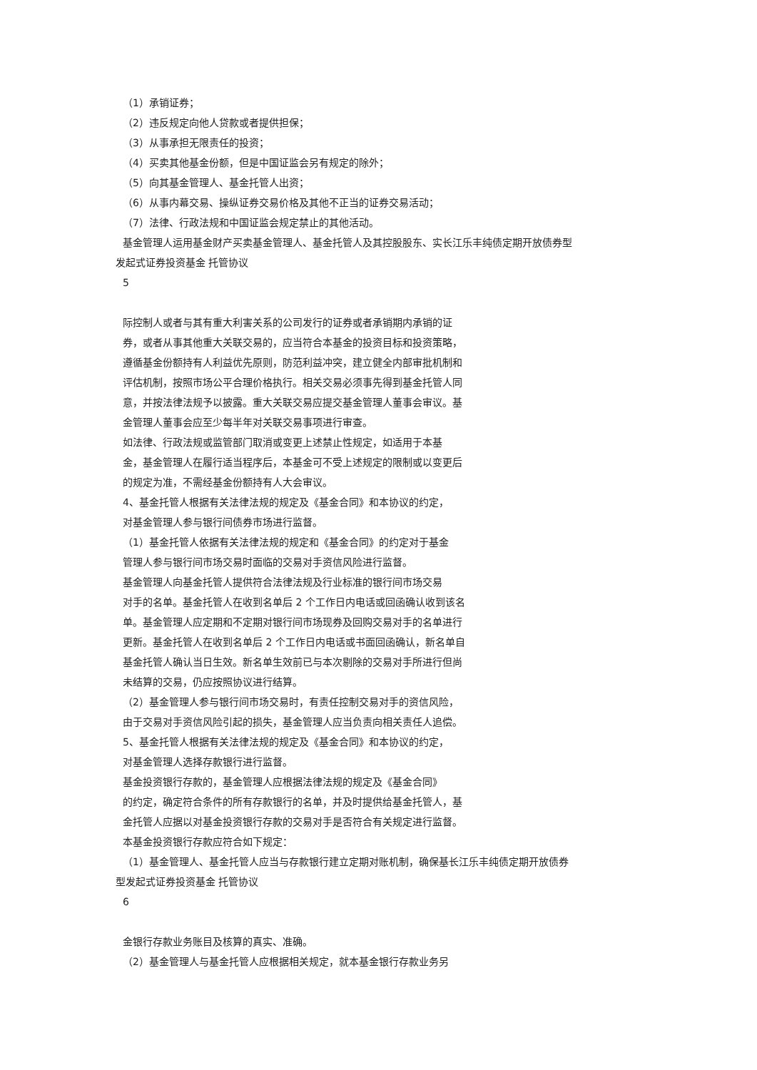（1）承销证券；
（2）违反规定向他人贷款或者提供担保；
（3）从事承担无限责任的投资；
（4）买卖其他基金份额，但是中国证监会另有规定的除外；
（5）向其基金管理人、基金托管人出资；
（6）从事内幕交易、操纵证券交易价格及其他不正当的证券交易活动；
（7）法律、行政法规和中国证监会规定禁止的其他活动。
基金管理人运用基金财产买卖基金管理人、基金托管人及其控股股东、实长江乐丰纯债定期开放债券型
发起式证券投资基金 托管协议
5
际控制人或者与其有重大利害关系的公司发行的证券或者承销期内承销的证
券，或者从事其他重大关联交易的，应当符合本基金的投资目标和投资策略，
遵循基金份额持有人利益优先原则，防范利益冲突，建立健全内部审批机制和
评估机制，按照市场公平合理价格执行。相关交易必须事先得到基金托管人同
意，并按法律法规予以披露。重大关联交易应提交基金管理人董事会审议。基
金管理人董事会应至少每半年对关联交易事项进行审查。
如法律、行政法规或监管部门取消或变更上述禁止性规定，如适用于本基
金，基金管理人在履行适当程序后，本基金可不受上述规定的限制或以变更后
的规定为准，不需经基金份额持有人大会审议。
4、基金托管人根据有关法律法规的规定及《基金合同》和本协议的约定，
对基金管理人参与银行间债券市场进行监督。
（1）基金托管人依据有关法律法规的规定和《基金合同》的约定对于基金
管理人参与银行间市场交易时面临的交易对手资信风险进行监督。
基金管理人向基金托管人提供符合法律法规及行业标准的银行间市场交易
对手的名单。基金托管人在收到名单后 2 个工作日内电话或回函确认收到该名
单。基金管理人应定期和不定期对银行间市场现券及回购交易对手的名单进行
更新。基金托管人在收到名单后 2 个工作日内电话或书面回函确认，新名单自
基金托管人确认当日生效。新名单生效前已与本次剔除的交易对手所进行但尚
未结算的交易，仍应按照协议进行结算。
（2）基金管理人参与银行间市场交易时，有责任控制交易对手的资信风险，
由于交易对手资信风险引起的损失，基金管理人应当负责向相关责任人追偿。
5、基金托管人根据有关法律法规的规定及《基金合同》和本协议的约定，
对基金管理人选择存款银行进行监督。
基金投资银行存款的，基金管理人应根据法律法规的规定及《基金合同》
的约定，确定符合条件的所有存款银行的名单，并及时提供给基金托管人，基
金托管人应据以对基金投资银行存款的交易对手是否符合有关规定进行监督。
本基金投资银行存款应符合如下规定：
（1）基金管理人、基金托管人应当与存款银行建立定期对账机制，确保基长江乐丰纯债定期开放债券
型发起式证券投资基金 托管协议
6
金银行存款业务账目及核算的真实、准确。
（2）基金管理人与基金托管人应根据相关规定，就本基金银行存款业务另